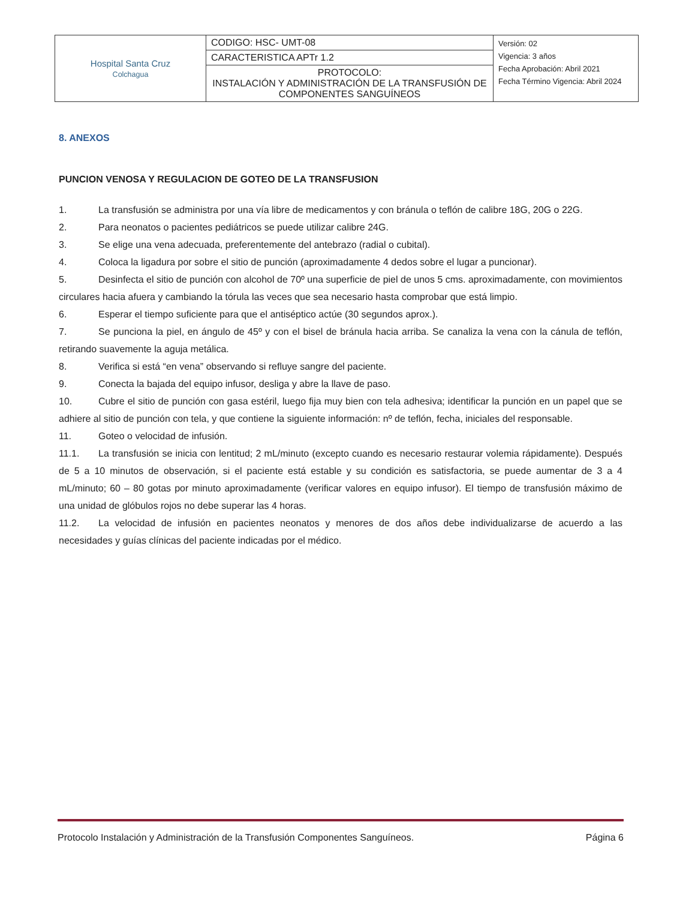| Hospital Santa Cruz Colchagua | CODIGO: HSC- UMT-08 | Versión: 02 Vigencia: 3 años Fecha Aprobación: Abril 2021 Fecha Término Vigencia: Abril 2024 |
| | CARACTERISTICA APTr 1.2 | |
| | PROTOCOLO: INSTALACIÓN Y ADMINISTRACIÓN DE LA TRANSFUSIÓN DE COMPONENTES SANGUÍNEOS | |
8. ANEXOS
PUNCION VENOSA Y REGULACION DE GOTEO DE LA TRANSFUSION
1. La transfusión se administra por una vía libre de medicamentos y con bránula o teflón de calibre 18G, 20G o 22G.
2. Para neonatos o pacientes pediátricos se puede utilizar calibre 24G.
3. Se elige una vena adecuada, preferentemente del antebrazo (radial o cubital).
4. Coloca la ligadura por sobre el sitio de punción (aproximadamente 4 dedos sobre el lugar a puncionar).
5. Desinfecta el sitio de punción con alcohol de 70º una superficie de piel de unos 5 cms. aproximadamente, con movimientos circulares hacia afuera y cambiando la tórula las veces que sea necesario hasta comprobar que está limpio.
6. Esperar el tiempo suficiente para que el antiséptico actúe (30 segundos aprox.).
7. Se punciona la piel, en ángulo de 45º y con el bisel de bránula hacia arriba. Se canaliza la vena con la cánula de teflón, retirando suavemente la aguja metálica.
8. Verifica si está “en vena” observando si refluye sangre del paciente.
9. Conecta la bajada del equipo infusor, desliga y abre la llave de paso.
10. Cubre el sitio de punción con gasa estéril, luego fija muy bien con tela adhesiva; identificar la punción en un papel que se adhiere al sitio de punción con tela, y que contiene la siguiente información: nº de teflón, fecha, iniciales del responsable.
11. Goteo o velocidad de infusión.
11.1. La transfusión se inicia con lentitud; 2 mL/minuto (excepto cuando es necesario restaurar volemia rápidamente). Después de 5 a 10 minutos de observación, si el paciente está estable y su condición es satisfactoria, se puede aumentar de 3 a 4 mL/minuto; 60 – 80 gotas por minuto aproximadamente (verificar valores en equipo infusor). El tiempo de transfusión máximo de una unidad de glóbulos rojos no debe superar las 4 horas.
11.2. La velocidad de infusión en pacientes neonatos y menores de dos años debe individualizarse de acuerdo a las necesidades y guías clínicas del paciente indicadas por el médico.
Protocolo Instalación y Administración de la Transfusión Componentes Sanguíneos. Página 6